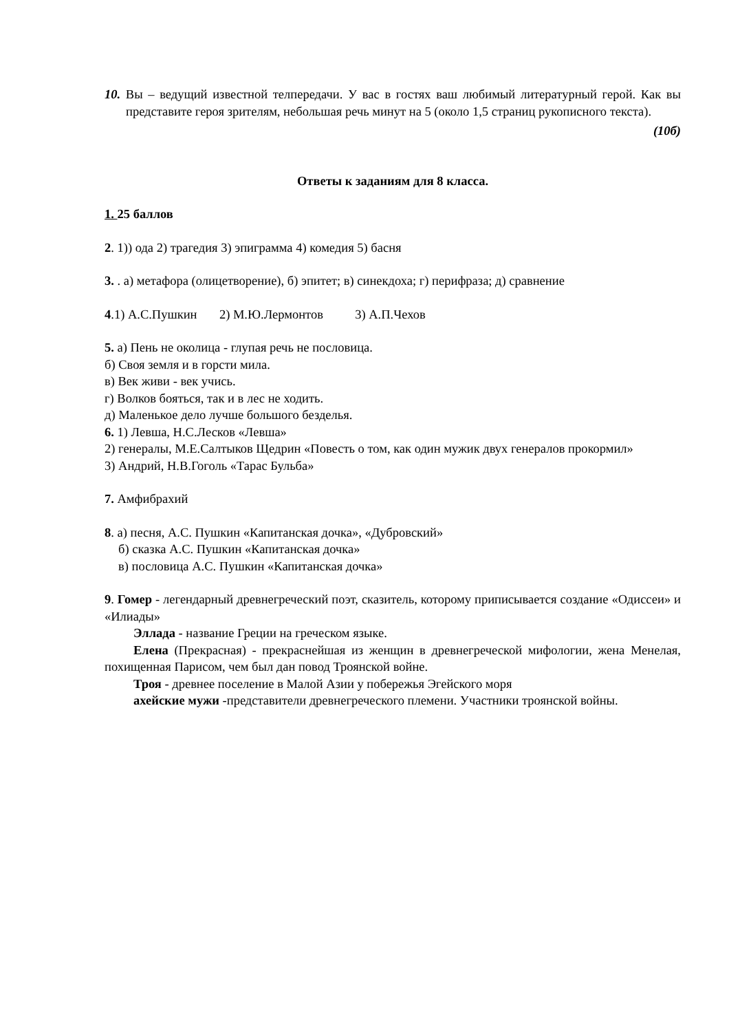10. Вы – ведущий известной телпередачи. У вас в гостях ваш любимый литературный герой. Как вы представите героя зрителям, небольшая речь минут на 5 (около 1,5 страниц рукописного текста).
(10б)
Ответы к заданиям для 8 класса.
1. 25 баллов
2. 1)) ода 2) трагедия 3) эпиграмма 4) комедия 5) басня
3. . а) метафора (олицетворение), б) эпитет; в) синекдоха; г) перифраза; д) сравнение
4.1) А.С.Пушкин 2) М.Ю.Лермонтов 3) А.П.Чехов
5. а) Пень не околица - глупая речь не пословица.
б) Своя земля и в горсти мила.
в) Век живи - век учись.
г) Волков бояться, так и в лес не ходить.
д) Маленькое дело лучше большого безделья.
6. 1) Левша, Н.С.Лесков «Левша»
2) генералы, М.Е.Салтыков Щедрин «Повесть о том, как один мужик двух генералов прокормил»
3) Андрий, Н.В.Гоголь «Тарас Бульба»
7. Амфибрахий
8. а) песня, А.С. Пушкин «Капитанская дочка», «Дубровский»
б) сказка А.С. Пушкин «Капитанская дочка»
в) пословица А.С. Пушкин «Капитанская дочка»
9. Гомер - легендарный древнегреческий поэт, сказитель, которому приписывается создание «Одиссеи» и «Илиады»
Эллада - название Греции на греческом языке.
Елена (Прекрасная) - прекраснейшая из женщин в древнегреческой мифологии, жена Менелая, похищенная Парисом, чем был дан повод Троянской войне.
Троя - древнее поселение в Малой Азии у побережья Эгейского моря
ахейские мужи -представители древнегреческого племени. Участники троянской войны.